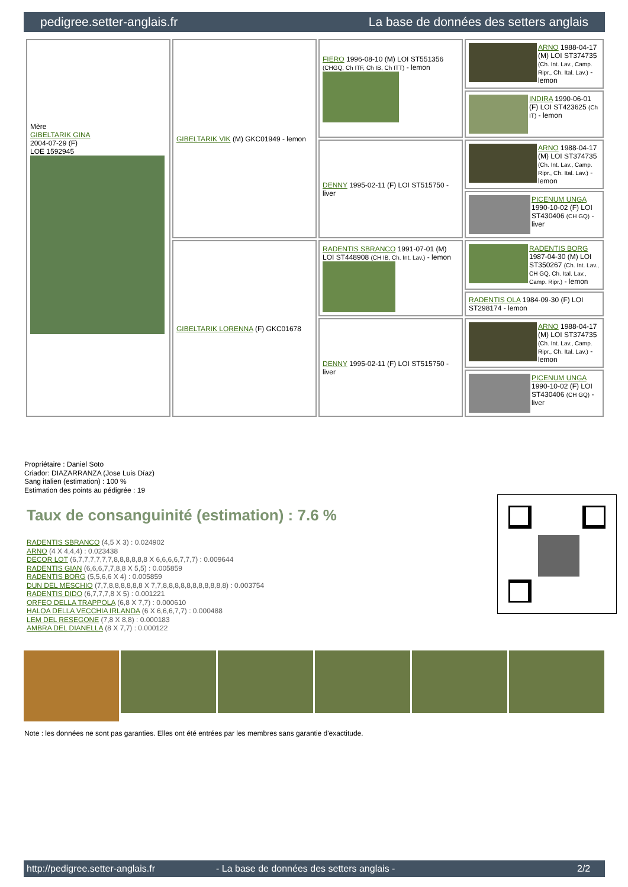pedigree.setter-anglais.fr La base de données des setters anglais
| Mère GIBELTARIK GINA 2004-07-29 (F) LOE 1592945 | GIBELTARIK VIK (M) GKC01949 - lemon | FIERO 1996-08-10 (M) LOI ST551356 (CHGQ, Ch ITF, Ch IB, Ch ITT) - lemon | ARNO 1988-04-17 (M) LOI ST374735 (Ch. Int. Lav., Camp. Ripr., Ch. Ital. Lav.) - lemon |
| | | | INDIRA 1990-06-01 (F) LOI ST423625 (Ch IT) - lemon |
| | | DENNY 1995-02-11 (F) LOI ST515750 - liver | ARNO 1988-04-17 (M) LOI ST374735 (Ch. Int. Lav., Camp. Ripr., Ch. Ital. Lav.) - lemon |
| | | | PICENUM UNGA 1990-10-02 (F) LOI ST430406 (CH GQ) - liver |
| | GIBELTARIK LORENNA (F) GKC01678 | RADENTIS SBRANCO 1991-07-01 (M) LOI ST448908 (CH IB, Ch. Int. Lav.) - lemon | RADENTIS BORG 1987-04-30 (M) LOI ST350267 (Ch. Int. Lav., CH GQ, Ch. Ital. Lav., Camp. Ripr.) - lemon |
| | | | RADENTIS OLA 1984-09-30 (F) LOI ST298174 - lemon |
| | | DENNY 1995-02-11 (F) LOI ST515750 - liver | ARNO 1988-04-17 (M) LOI ST374735 (Ch. Int. Lav., Camp. Ripr., Ch. Ital. Lav.) - lemon |
| | | | PICENUM UNGA 1990-10-02 (F) LOI ST430406 (CH GQ) - liver |
Propriétaire : Daniel Soto
Criador: DIAZARRANZA (Jose Luis Díaz)
Sang italien (estimation) : 100 %
Estimation des points au pédigrée : 19
Taux de consanguinité (estimation) : 7.6 %
RADENTIS SBRANCO (4,5 X 3) : 0.024902
ARNO (4 X 4,4,4) : 0.023438
DECOR LOT (6,7,7,7,7,7,7,8,8,8,8,8,8 X 6,6,6,6,7,7,7) : 0.009644
RADENTIS GIAN (6,6,6,7,7,8,8 X 5,5) : 0.005859
RADENTIS BORG (5,5,6,6 X 4) : 0.005859
DUN DEL MESCHIO (7,7,8,8,8,8,8,8 X 7,7,8,8,8,8,8,8,8,8,8,8,8) : 0.003754
RADENTIS DIDO (6,7,7,7,8 X 5) : 0.001221
ORFEO DELLA TRAPPOLA (6,8 X 7,7) : 0.000610
HALOA DELLA VECCHIA IRLANDA (6 X 6,6,6,7,7) : 0.000488
LEM DEL RESEGONE (7,8 X 8,8) : 0.000183
AMBRA DEL DIANELLA (8 X 7,7) : 0.000122
Note : les données ne sont pas garanties. Elles ont été entrées par les membres sans garantie d'exactitude.
http://pedigree.setter-anglais.fr - La base de données des setters anglais - 2/2